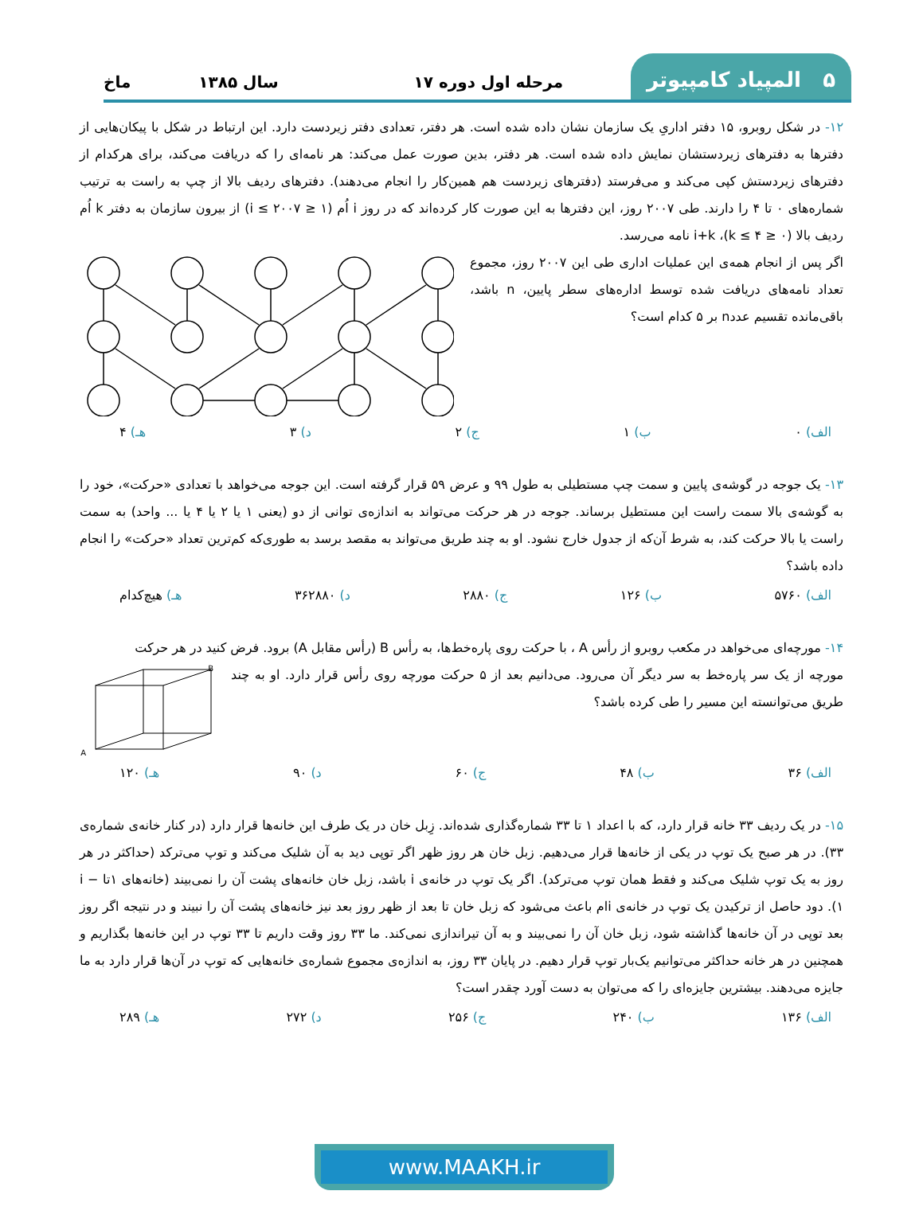۵ المپیاد کامپیوتر
مرحله اول دوره ۱۷ سال ۱۳۸۵
ماخ
۱۲- در شکل روبرو، ۱۵ دفتر اداریِ یک سازمان نشان داده شده است. هر دفتر، تعدادی دفتر زیردست دارد. این ارتباط در شکل با پیکان‌هایی از دفترها به دفترهای زیردستشان نمایش داده شده است. هر دفتر، بدین صورت عمل می‌کند: هر نامه‌ای را که دریافت می‌کند، برای هرکدام از دفترهای زیردستش کپی می‌کند و می‌فرستد (دفترهای زیردست هم همین‌کار را انجام می‌دهند). دفترهای ردیف بالا از چپ به راست به ترتیب شماره‌های ۰ تا ۴ را دارند. طی ۲۰۰۷ روز، این دفترها به این صورت کار کرده‌اند که در روز i اُم (۱ ≤ i ≤ ۲۰۰۷) از بیرون سازمان به دفتر k اُم ردیف بالا (۰ ≤ k ≤ ۴)، i+k نامه می‌رسد.
اگر پس از انجام همه‌ی این عملیات اداری طی این ۲۰۰۷ روز، مجموع تعداد نامه‌های دریافت شده توسط اداره‌های سطر پایین، n باشد، باقی‌مانده تقسیم عددn بر ۵ کدام است؟
الف) ۰ ب) ۱ ج) ۲ د) ۳ هـ) ۴
۱۳- یک جوجه در گوشه‌ی پایین و سمت چپ مستطیلی به طول ۹۹ و عرض ۵۹ قرار گرفته است. این جوجه می‌خواهد با تعدادی «حرکت»، خود را به گوشه‌ی بالا سمت راست این مستطیل برساند. جوجه در هر حرکت می‌تواند به اندازه‌ی توانی از دو (یعنی ۱ یا ۲ یا ۴ یا ... واحد) به سمت راست یا بالا حرکت کند، به شرط آن‌که از جدول خارج نشود. او به چند طریق می‌تواند به مقصد برسد به طوری‌که کم‌ترین تعداد «حرکت» را انجام داده باشد؟
الف) ۵۷۶۰ ب) ۱۲۶ ج) ۲۸۸۰ د) ۳۶۲۸۸۰ هـ) هیچ‌کدام
۱۴- مورچه‌ای می‌خواهد در مکعب روبرو از رأس A ، با حرکت روی پاره‌خط‌ها، به رأس B (رأس مقابل A) برود. فرض کنید در هر حرکت
مورچه از یک سر پاره‌خط به سر دیگر آن می‌رود. می‌دانیم بعد از ۵ حرکت مورچه روی رأس قرار دارد. او به چند طریق می‌توانسته این مسیر را طی کرده باشد؟
B
A
الف) ۳۶ ب) ۴۸ ج) ۶۰ د) ۹۰ هـ) ۱۲۰
۱۵- در یک ردیف ۳۳ خانه قرار دارد، که با اعداد ۱ تا ۳۳ شماره‌گذاری شده‌اند. زِبل خان در یک طرف این خانه‌ها قرار دارد (در کنار خانه‌ی شماره‌ی ۳۳). در هر صبح یک توپ در یکی از خانه‌ها قرار می‌دهیم. زبل خان هر روز ظهر اگر توپی دید به آن شلیک می‌کند و توپ می‌ترکد (حداکثر در هر روز به یک توپ شلیک می‌کند و فقط همان توپ می‌ترکد). اگر یک توپ در خانه‌ی i باشد، زبل خان خانه‌های پشت آن را نمی‌بیند (خانه‌های ۱تا i − ۱). دود حاصل از ترکیدن یک توپ در خانه‌ی iام باعث می‌شود که زبل خان تا بعد از ظهر روز بعد نیز خانه‌های پشت آن را نبیند و در نتیجه اگر روز بعد توپی در آن خانه‌ها گذاشته شود، زبل خان آن را نمی‌بیند و به آن تیراندازی نمی‌کند. ما ۳۳ روز وقت داریم تا ۳۳ توپ در این خانه‌ها بگذاریم و همچنین در هر خانه حداکثر می‌توانیم یک‌بار توپ قرار دهیم. در پایان ۳۳ روز، به اندازه‌ی مجموع شماره‌ی خانه‌هایی که توپ در آن‌ها قرار دارد به ما جایزه می‌دهند. بیشترین جایزه‌ای را که می‌توان به دست آورد چقدر است؟
الف) ۱۳۶ ب) ۲۴۰ ج) ۲۵۶ د) ۲۷۲ هـ) ۲۸۹
www.MAAKH.ir